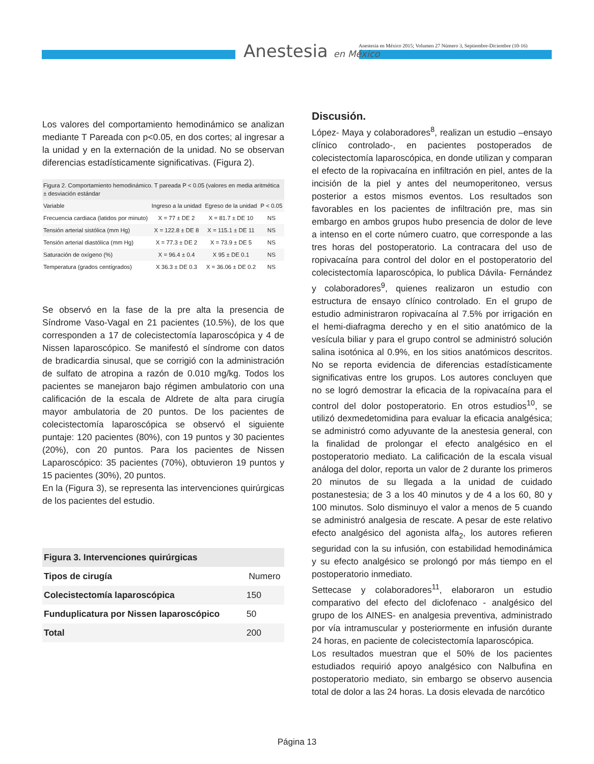Anestesia en México
Anestesia en México 2015; Volumen 27 Número 3, Septiembre-Diciembre (10-16)
Los valores del comportamiento hemodinámico se analizan mediante T Pareada con p<0.05, en dos cortes; al ingresar a la unidad y en la externación de la unidad. No se observan diferencias estadísticamente significativas. (Figura 2).
| Figura 2. Comportamiento hemodinámico. T pareada P < 0.05 (valores en media aritmética ± desviación estándar | | | |
| --- | --- | --- | --- |
| Variable | Ingreso a la unidad | Egreso de la unidad | P < 0.05 |
| Frecuencia cardiaca (latidos por minuto) | X = 77 ± DE 2 | X = 81.7 ± DE 10 | NS |
| Tensión arterial sistólica (mm Hg) | X = 122.8 ± DE 8 | X = 115.1 ± DE 11 | NS |
| Tensión arterial diastólica (mm Hg) | X = 77.3 ± DE 2 | X = 73.9 ± DE 5 | NS |
| Saturación de oxígeno (%) | X = 96.4 ± 0.4 | X 95 ± DE 0.1 | NS |
| Temperatura (grados centígrados) | X 36.3 ± DE 0.3 | X = 36.06 ± DE 0.2 | NS |
Se observó en la fase de la pre alta la presencia de Síndrome Vaso-Vagal en 21 pacientes (10.5%), de los que corresponden a 17 de colecistectomía laparoscópica y 4 de Nissen laparoscópico. Se manifestó el síndrome con datos de bradicardia sinusal, que se corrigió con la administración de sulfato de atropina a razón de 0.010 mg/kg. Todos los pacientes se manejaron bajo régimen ambulatorio con una calificación de la escala de Aldrete de alta para cirugía mayor ambulatoria de 20 puntos. De los pacientes de colecistectomía laparoscópica se observó el siguiente puntaje: 120 pacientes (80%), con 19 puntos y 30 pacientes (20%), con 20 puntos. Para los pacientes de Nissen Laparoscópico: 35 pacientes (70%), obtuvieron 19 puntos y 15 pacientes (30%), 20 puntos.
En la (Figura 3), se representa las intervenciones quirúrgicas de los pacientes del estudio.
| Figura 3. Intervenciones quirúrgicas | |
| --- | --- |
| Tipos de cirugía | Numero |
| Colecistectomía laparoscópica | 150 |
| Funduplicatura por Nissen laparoscópico | 50 |
| Total | 200 |
Discusión.
López- Maya y colaboradores<sup>8</sup>, realizan un estudio –ensayo clínico controlado-, en pacientes postoperados de colecistectomía laparoscópica, en donde utilizan y comparan el efecto de la ropivacaína en infiltración en piel, antes de la incisión de la piel y antes del neumoperitoneo, versus posterior a estos mismos eventos. Los resultados son favorables en los pacientes de infiltración pre, mas sin embargo en ambos grupos hubo presencia de dolor de leve a intenso en el corte número cuatro, que corresponde a las tres horas del postoperatorio. La contracara del uso de ropivacaína para control del dolor en el postoperatorio del colecistectomía laparoscópica, lo publica Dávila- Fernández y colaboradores<sup>9</sup>, quienes realizaron un estudio con estructura de ensayo clínico controlado. En el grupo de estudio administraron ropivacaína al 7.5% por irrigación en el hemi-diafragma derecho y en el sitio anatómico de la vesícula biliar y para el grupo control se administró solución salina isotónica al 0.9%, en los sitios anatómicos descritos. No se reporta evidencia de diferencias estadísticamente significativas entre los grupos. Los autores concluyen que no se logró demostrar la eficacia de la ropivacaína para el control del dolor postoperatorio. En otros estudios<sup>10</sup>, se utilizó dexmedetomidina para evaluar la eficacia analgésica; se administró como adyuvante de la anestesia general, con la finalidad de prolongar el efecto analgésico en el postoperatorio mediato. La calificación de la escala visual análoga del dolor, reporta un valor de 2 durante los primeros 20 minutos de su llegada a la unidad de cuidado postanestesia; de 3 a los 40 minutos y de 4 a los 60, 80 y 100 minutos. Solo disminuyo el valor a menos de 5 cuando se administró analgesia de rescate. A pesar de este relativo efecto analgésico del agonista alfa<sub>2</sub>, los autores refieren seguridad con la su infusión, con estabilidad hemodinámica y su efecto analgésico se prolongó por más tiempo en el postoperatorio inmediato.
Settecase y colaboradores<sup>11</sup>, elaboraron un estudio comparativo del efecto del diclofenaco - analgésico del grupo de los AINES- en analgesia preventiva, administrado por vía intramuscular y posteriormente en infusión durante 24 horas, en paciente de colecistectomía laparoscópica.
Los resultados muestran que el 50% de los pacientes estudiados requirió apoyo analgésico con Nalbufina en postoperatorio mediato, sin embargo se observo ausencia total de dolor a las 24 horas. La dosis elevada de narcótico
Página 13